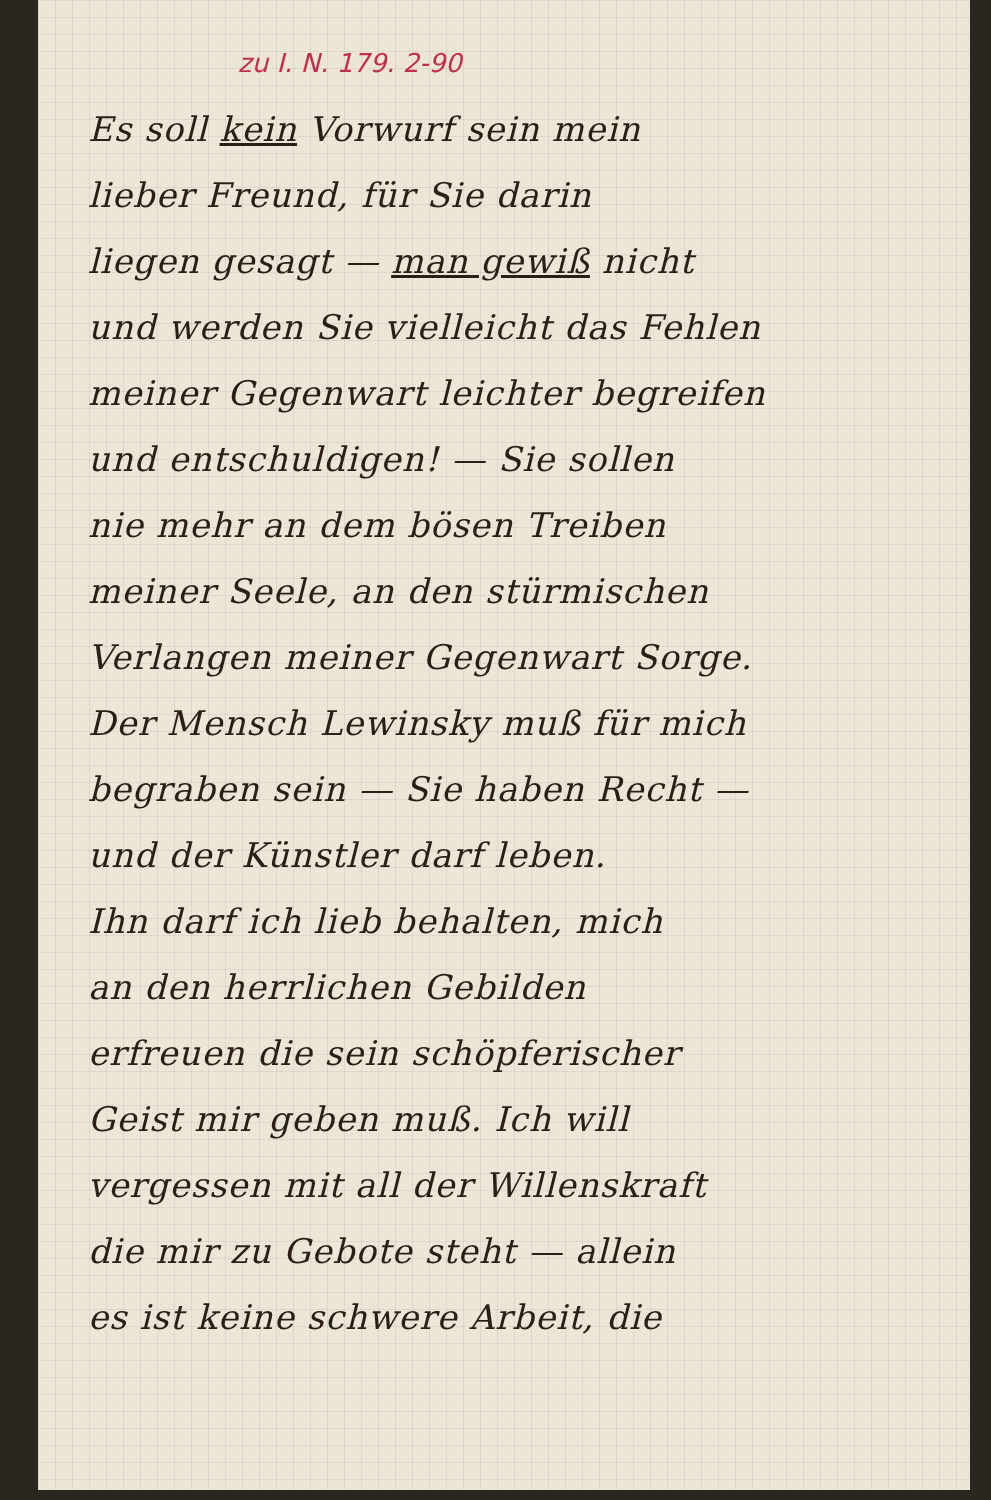zu I. N. 179. 2-90
Es soll kein Vorwurf sein mein
lieber Freund, für Sie darin
liegen gesagt — man gewiß nicht
und werden Sie vielleicht das Fehlen
meiner Gegenwart leichter begreifen
und entschuldigen! — Sie sollen
nie mehr an dem bösen Treiben
meiner Seele, an den stürmischen
Verlangen meiner Gegenwart Sorge.
Der Mensch Lewinsky muß für mich
begraben sein — Sie haben Recht —
und der Künstler darf leben.
Ihn darf ich lieb behalten, mich
an den herrlichen Gebilden
erfreuen die sein schöpferischer
Geist mir geben muß. Ich will
vergessen mit all der Willenskraft
die mir zu Gebote steht — allein
es ist keine schwere Arbeit, die